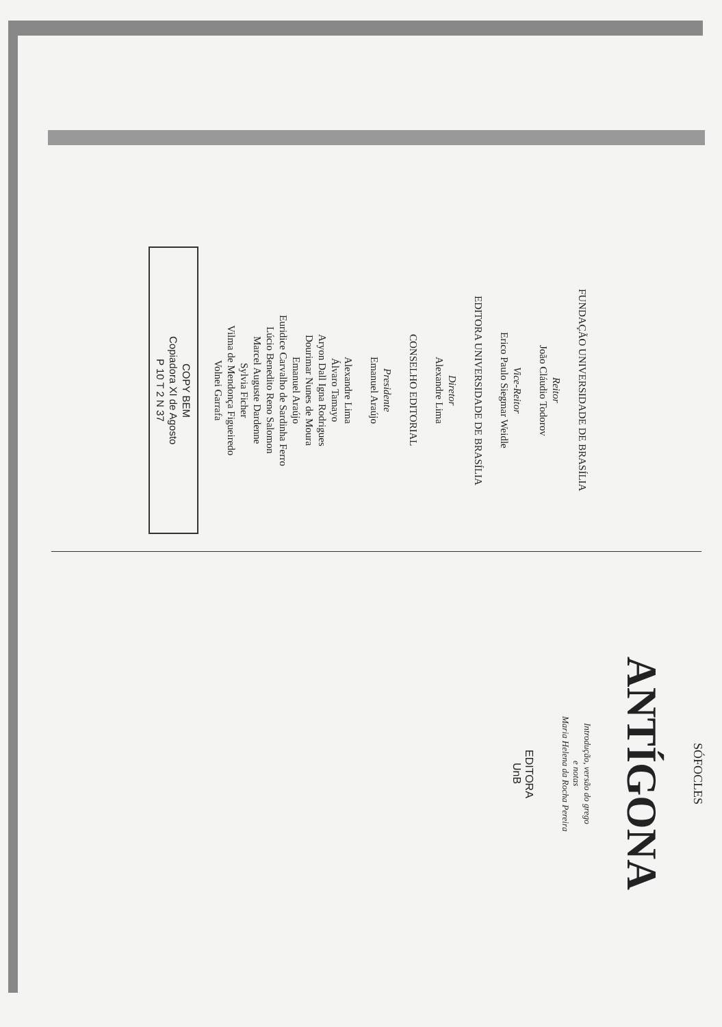FUNDAÇÃO UNIVERSIDADE DE BRASÍLIA
Reitor
João Cláudio Todorov
Vice-Reitor
Erico Paulo Siegmar Weidle
EDITORA UNIVERSIDADE DE BRASÍLIA
Diretor
Alexandre Lima
CONSELHO EDITORIAL
Presidente
Emanuel Araújo
Alexandre Lima
Álvaro Tamayo
Aryon Dall Igna Rodrigues
Dourimar Nunes de Moura
Emanuel Araújo
Euridice Carvalho de Sardinha Ferro
Lúcio Benedito Reno Salomon
Marcel Auguste Dardenne
Sylvia Ficher
Vilma de Mendonça Figueiredo
Volnei Garrafa
COPY BEM
Copiadora XI de Agosto
P 10 T 2 N 37
SÓFOCLES
ANTÍGONA
Introdução, versão do grego
e notas
Maria Helena da Rocha Pereira
EDITORA
UnB